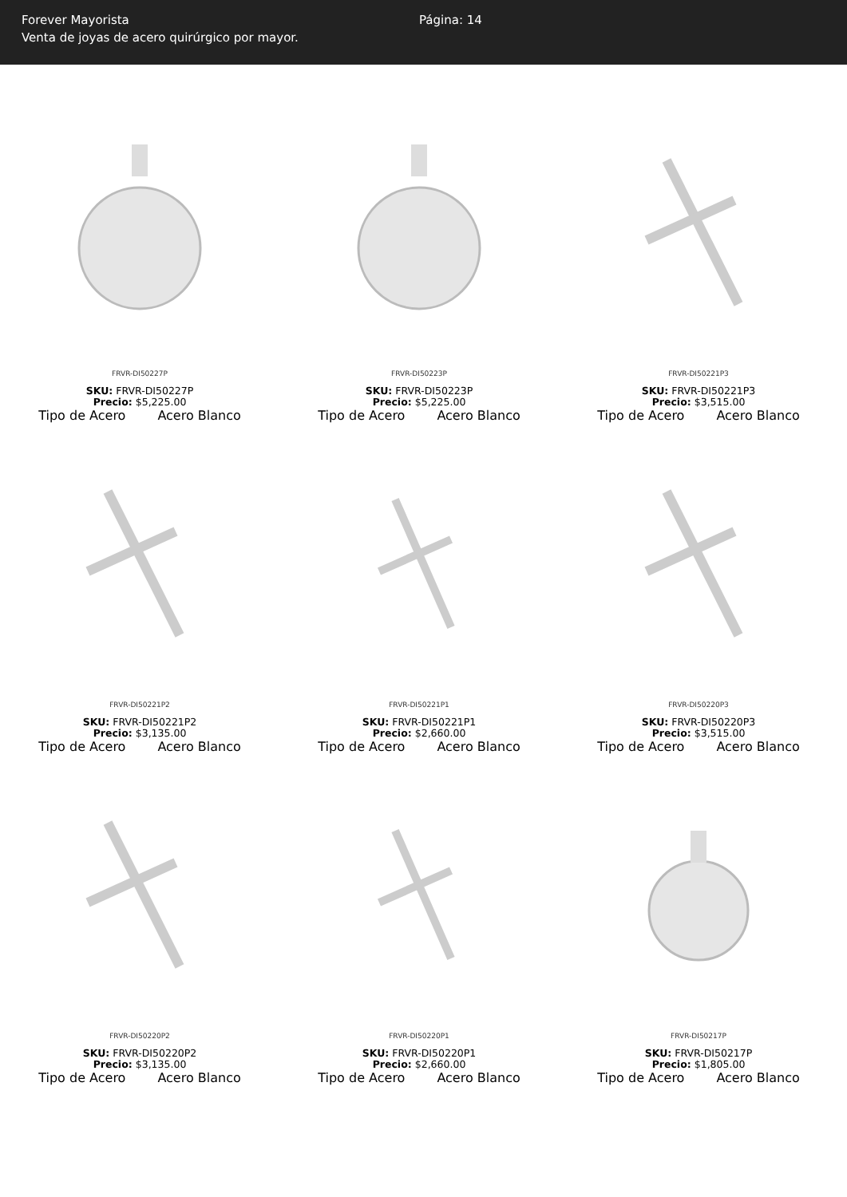Forever Mayorista
Venta de joyas de acero quirúrgico por mayor.
Página: 14
FRVR-DI50227P
SKU: FRVR-DI50227P
Precio: $5,225.00
Tipo de Acero Acero Blanco
FRVR-DI50223P
SKU: FRVR-DI50223P
Precio: $5,225.00
Tipo de Acero Acero Blanco
FRVR-DI50221P3
SKU: FRVR-DI50221P3
Precio: $3,515.00
Tipo de Acero Acero Blanco
FRVR-DI50221P2
SKU: FRVR-DI50221P2
Precio: $3,135.00
Tipo de Acero Acero Blanco
FRVR-DI50221P1
SKU: FRVR-DI50221P1
Precio: $2,660.00
Tipo de Acero Acero Blanco
FRVR-DI50220P3
SKU: FRVR-DI50220P3
Precio: $3,515.00
Tipo de Acero Acero Blanco
FRVR-DI50220P2
SKU: FRVR-DI50220P2
Precio: $3,135.00
Tipo de Acero Acero Blanco
FRVR-DI50220P1
SKU: FRVR-DI50220P1
Precio: $2,660.00
Tipo de Acero Acero Blanco
FRVR-DI50217P
SKU: FRVR-DI50217P
Precio: $1,805.00
Tipo de Acero Acero Blanco